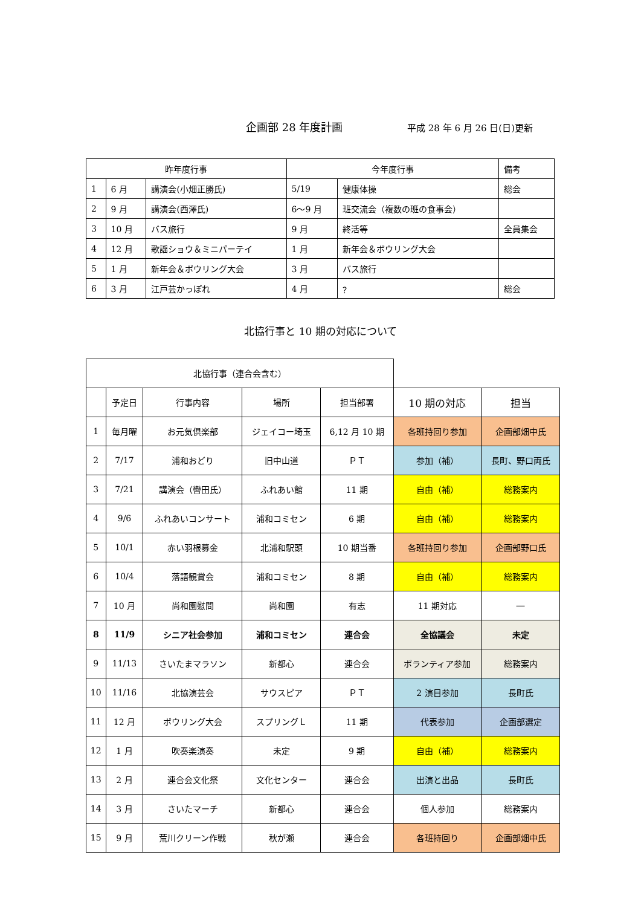企画部 28 年度計画 平成 28 年 6 月 26 日(日)更新
| 昨年度行事 | | | 今年度行事 | | 備考 |
| --- | --- | --- | --- | --- | --- |
| 1 | 6 月 | 講演会(小畑正勝氏) | 5/19 | 健康体操 | 総会 |
| 2 | 9 月 | 講演会(西澤氏) | 6～9 月 | 班交流会（複数の班の食事会） | |
| 3 | 10 月 | バス旅行 | 9 月 | 終活等 | 全員集会 |
| 4 | 12 月 | 歌謡ショウ＆ミニパーテイ | 1 月 | 新年会＆ボウリング大会 | |
| 5 | 1 月 | 新年会＆ボウリング大会 | 3 月 | バス旅行 | |
| 6 | 3 月 | 江戸芸かっぽれ | 4 月 | ？ | 総会 |
北協行事と 10 期の対応について
| 北協行事（連合会含む） | | | | | | |
| --- | --- | --- | --- | --- | --- | --- |
| | 予定日 | 行事内容 | 場所 | 担当部署 | 10 期の対応 | 担当 |
| 1 | 毎月曜 | お元気倶楽部 | ジェイコー埼玉 | 6,12 月 10 期 | 各班持回り参加 | 企画部畑中氏 |
| 2 | 7/17 | 浦和おどり | 旧中山道 | ＰＴ | 参加（補） | 長町、野口両氏 |
| 3 | 7/21 | 講演会（轡田氏） | ふれあい館 | 11 期 | 自由（補） | 総務案内 |
| 4 | 9/6 | ふれあいコンサート | 浦和コミセン | 6 期 | 自由（補） | 総務案内 |
| 5 | 10/1 | 赤い羽根募金 | 北浦和駅頭 | 10 期当番 | 各班持回り参加 | 企画部野口氏 |
| 6 | 10/4 | 落語観賞会 | 浦和コミセン | 8 期 | 自由（補） | 総務案内 |
| 7 | 10 月 | 尚和園慰問 | 尚和園 | 有志 | 11 期対応 | ― |
| 8 | 11/9 | シニア社会参加 | 浦和コミセン | 連合会 | 全協議会 | 未定 |
| 9 | 11/13 | さいたまマラソン | 新都心 | 連合会 | ボランティア参加 | 総務案内 |
| 10 | 11/16 | 北協演芸会 | サウスピア | ＰＴ | 2 演目参加 | 長町氏 |
| 11 | 12 月 | ボウリング大会 | スプリングＬ | 11 期 | 代表参加 | 企画部選定 |
| 12 | 1 月 | 吹奏楽演奏 | 未定 | 9 期 | 自由（補） | 総務案内 |
| 13 | 2 月 | 連合会文化祭 | 文化センター | 連合会 | 出演と出品 | 長町氏 |
| 14 | 3 月 | さいたマーチ | 新都心 | 連合会 | 個人参加 | 総務案内 |
| 15 | 9 月 | 荒川クリーン作戦 | 秋が瀬 | 連合会 | 各班持回り | 企画部畑中氏 |